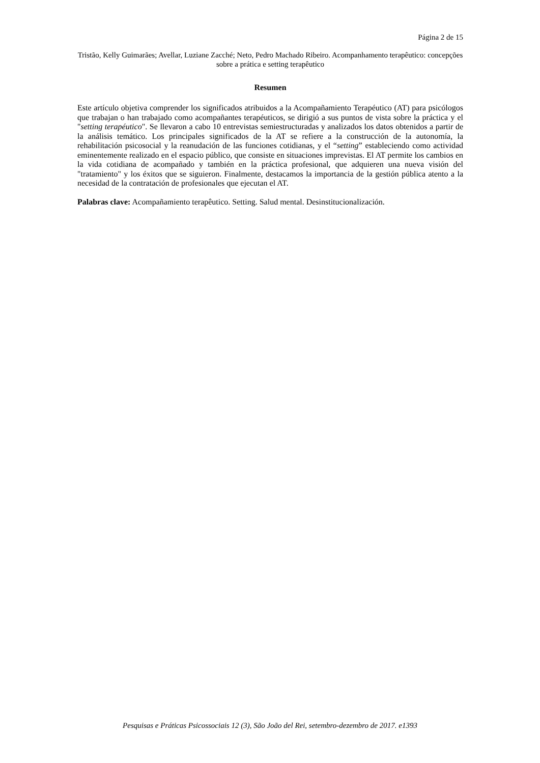Página 2 de 15
Tristão, Kelly Guimarães; Avellar, Luziane Zacché; Neto, Pedro Machado Ribeiro. Acompanhamento terapêutico: concepções sobre a prática e setting terapêutico
Resumen
Este artículo objetiva comprender los significados atribuidos a la Acompañamiento Terapéutico (AT) para psicólogos que trabajan o han trabajado como acompañantes terapéuticos, se dirigió a sus puntos de vista sobre la práctica y el "setting terapéutico". Se llevaron a cabo 10 entrevistas semiestructuradas y analizados los datos obtenidos a partir de la análisis temático. Los principales significados de la AT se refiere a la construcción de la autonomía, la rehabilitación psicosocial y la reanudación de las funciones cotidianas, y el “setting” estableciendo como actividad eminentemente realizado en el espacio público, que consiste en situaciones imprevistas. El AT permite los cambios en la vida cotidiana de acompañado y también en la práctica profesional, que adquieren una nueva visión del "tratamiento" y los éxitos que se siguieron. Finalmente, destacamos la importancia de la gestión pública atento a la necesidad de la contratación de profesionales que ejecutan el AT.
Palabras clave: Acompañamiento terapêutico. Setting. Salud mental. Desinstitucionalización.
Pesquisas e Práticas Psicossociais 12 (3), São João del Rei, setembro-dezembro de 2017. e1393